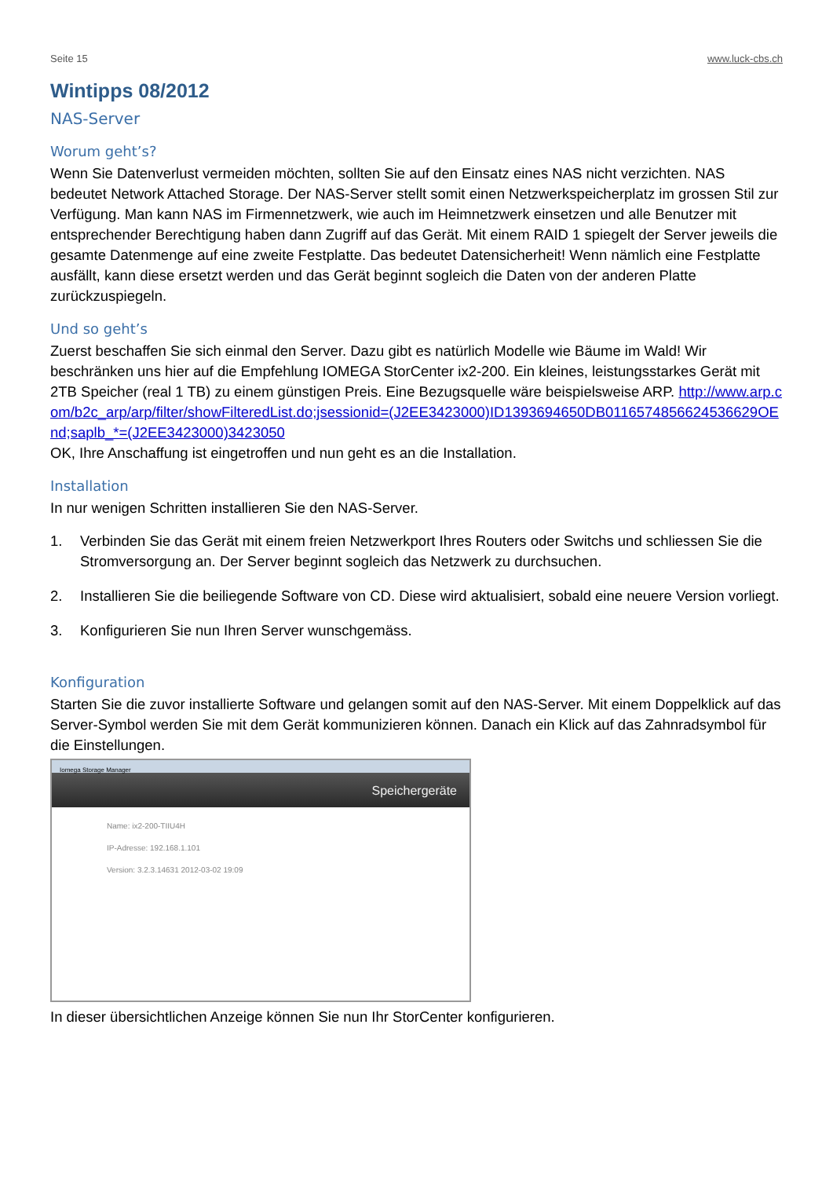Seite 15 www.luck-cbs.ch
Wintipps 08/2012
NAS-Server
Worum geht’s?
Wenn Sie Datenverlust vermeiden möchten, sollten Sie auf den Einsatz eines NAS nicht verzichten. NAS bedeutet Network Attached Storage. Der NAS-Server stellt somit einen Netzwerkspeicherplatz im grossen Stil zur Verfügung. Man kann NAS im Firmennetzwerk, wie auch im Heimnetzwerk einsetzen und alle Benutzer mit entsprechender Berechtigung haben dann Zugriff auf das Gerät. Mit einem RAID 1 spiegelt der Server jeweils die gesamte Datenmenge auf eine zweite Festplatte. Das bedeutet Datensicherheit! Wenn nämlich eine Festplatte ausfällt, kann diese ersetzt werden und das Gerät beginnt sogleich die Daten von der anderen Platte zurückzuspiegeln.
Und so geht’s
Zuerst beschaffen Sie sich einmal den Server. Dazu gibt es natürlich Modelle wie Bäume im Wald! Wir beschränken uns hier auf die Empfehlung IOMEGA StorCenter ix2-200. Ein kleines, leistungsstarkes Gerät mit 2TB Speicher (real 1 TB) zu einem günstigen Preis. Eine Bezugsquelle wäre beispielsweise ARP. http://www.arp.com/b2c_arp/arp/filter/showFilteredList.do;jsessionid=(J2EE3423000)ID1393694650DB0116574856624536629OEnd;saplb_*=(J2EE3423000)3423050
OK, Ihre Anschaffung ist eingetroffen und nun geht es an die Installation.
Installation
In nur wenigen Schritten installieren Sie den NAS-Server.
1. Verbinden Sie das Gerät mit einem freien Netzwerkport Ihres Routers oder Switchs und schliessen Sie die Stromversorgung an. Der Server beginnt sogleich das Netzwerk zu durchsuchen.
2. Installieren Sie die beiliegende Software von CD. Diese wird aktualisiert, sobald eine neuere Version vorliegt.
3. Konfigurieren Sie nun Ihren Server wunschgemäss.
Konfiguration
Starten Sie die zuvor installierte Software und gelangen somit auf den NAS-Server. Mit einem Doppelklick auf das Server-Symbol werden Sie mit dem Gerät kommunizieren können. Danach ein Klick auf das Zahnradsymbol für die Einstellungen.
Iomega Storage Manager
Speichergeräte
Name: ix2-200-TIIU4H
IP-Adresse: 192.168.1.101
Version: 3.2.3.14631 2012-03-02 19:09
In dieser übersichtlichen Anzeige können Sie nun Ihr StorCenter konfigurieren.